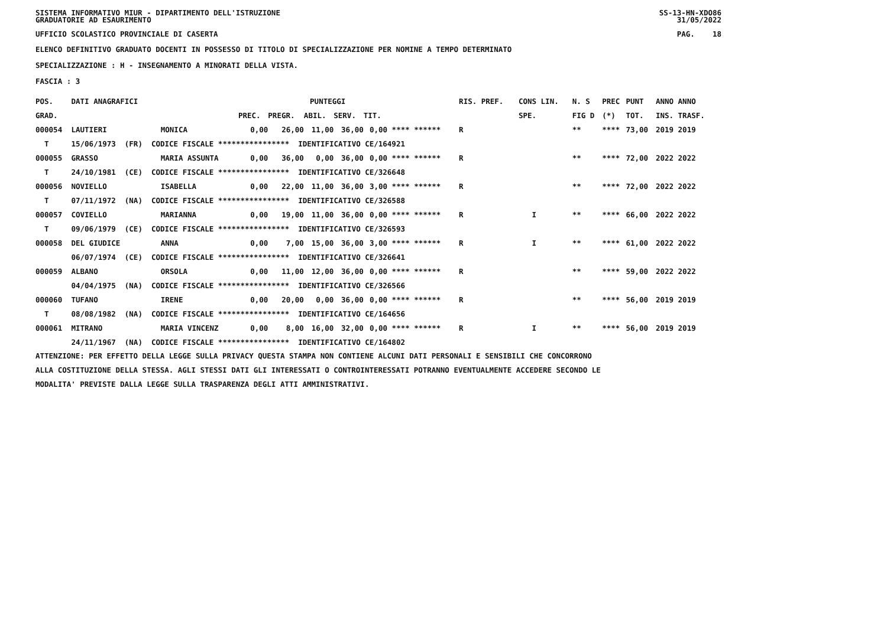SISTEMA INFORMATIVO MIUR - DIPARTIMENTO DELL'ISTRUZIONE
GRADUATORIE AD ESAURIMENTO SS-13-HN-XDO86
31/05/2022
UFFICIO SCOLASTICO PROVINCIALE DI CASERTA PAG. 18
ELENCO DEFINITIVO GRADUATO DOCENTI IN POSSESSO DI TITOLO DI SPECIALIZZAZIONE PER NOMINE A TEMPO DETERMINATO
SPECIALIZZAZIONE : H - INSEGNAMENTO A MINORATI DELLA VISTA.
FASCIA : 3
| POS. | DATI ANAGRAFICI | | | PUNTEGGI | | | | | RIS. PREF. | CONS LIN. | N. S | PREC | PUNT | ANNO ANNO |
| --- | --- | --- | --- | --- | --- | --- | --- | --- | --- | --- | --- | --- | --- | --- |
| GRAD. | | | PREC. | PREGR. | ABIL. | SERV. | TIT. | | | SPE. | FIG D | (*) | TOT. | INS. TRASF. |
| 000054 | LAUTIERI | MONICA | 0,00 | 26,00 | 11,00 | 36,00 | 0,00 | **** ****** | R | | ** | **** | 73,00 | 2019 2019 |
| T | 15/06/1973 (FR) CODICE FISCALE **************** IDENTIFICATIVO CE/164921 | | | | | | | | | | | | | |
| 000055 | GRASSO | MARIA ASSUNTA | 0,00 | 36,00 | 0,00 | 36,00 | 0,00 | **** ****** | R | | ** | **** | 72,00 | 2022 2022 |
| T | 24/10/1981 (CE) CODICE FISCALE **************** IDENTIFICATIVO CE/326648 | | | | | | | | | | | | | |
| 000056 | NOVIELLO | ISABELLA | 0,00 | 22,00 | 11,00 | 36,00 | 3,00 | **** ****** | R | | ** | **** | 72,00 | 2022 2022 |
| T | 07/11/1972 (NA) CODICE FISCALE **************** IDENTIFICATIVO CE/326588 | | | | | | | | | | | | | |
| 000057 | COVIELLO | MARIANNA | 0,00 | 19,00 | 11,00 | 36,00 | 0,00 | **** ****** | R | I | ** | **** | 66,00 | 2022 2022 |
| T | 09/06/1979 (CE) CODICE FISCALE **************** IDENTIFICATIVO CE/326593 | | | | | | | | | | | | | |
| 000058 | DEL GIUDICE | ANNA | 0,00 | 7,00 | 15,00 | 36,00 | 3,00 | **** ****** | R | I | ** | **** | 61,00 | 2022 2022 |
| | 06/07/1974 (CE) CODICE FISCALE **************** IDENTIFICATIVO CE/326641 | | | | | | | | | | | | | |
| 000059 | ALBANO | ORSOLA | 0,00 | 11,00 | 12,00 | 36,00 | 0,00 | **** ****** | R | | ** | **** | 59,00 | 2022 2022 |
| | 04/04/1975 (NA) CODICE FISCALE **************** IDENTIFICATIVO CE/326566 | | | | | | | | | | | | | |
| 000060 | TUFANO | IRENE | 0,00 | 20,00 | 0,00 | 36,00 | 0,00 | **** ****** | R | | ** | **** | 56,00 | 2019 2019 |
| T | 08/08/1982 (NA) CODICE FISCALE **************** IDENTIFICATIVO CE/164656 | | | | | | | | | | | | | |
| 000061 | MITRANO | MARIA VINCENZ | 0,00 | 8,00 | 16,00 | 32,00 | 0,00 | **** ****** | R | I | ** | **** | 56,00 | 2019 2019 |
| | 24/11/1967 (NA) CODICE FISCALE **************** IDENTIFICATIVO CE/164802 | | | | | | | | | | | | | |
ATTENZIONE: PER EFFETTO DELLA LEGGE SULLA PRIVACY QUESTA STAMPA NON CONTIENE ALCUNI DATI PERSONALI E SENSIBILI CHE CONCORRONO
ALLA COSTITUZIONE DELLA STESSA. AGLI STESSI DATI GLI INTERESSATI O CONTROINTERESSATI POTRANNO EVENTUALMENTE ACCEDERE SECONDO LE
MODALITA' PREVISTE DALLA LEGGE SULLA TRASPARENZA DEGLI ATTI AMMINISTRATIVI.